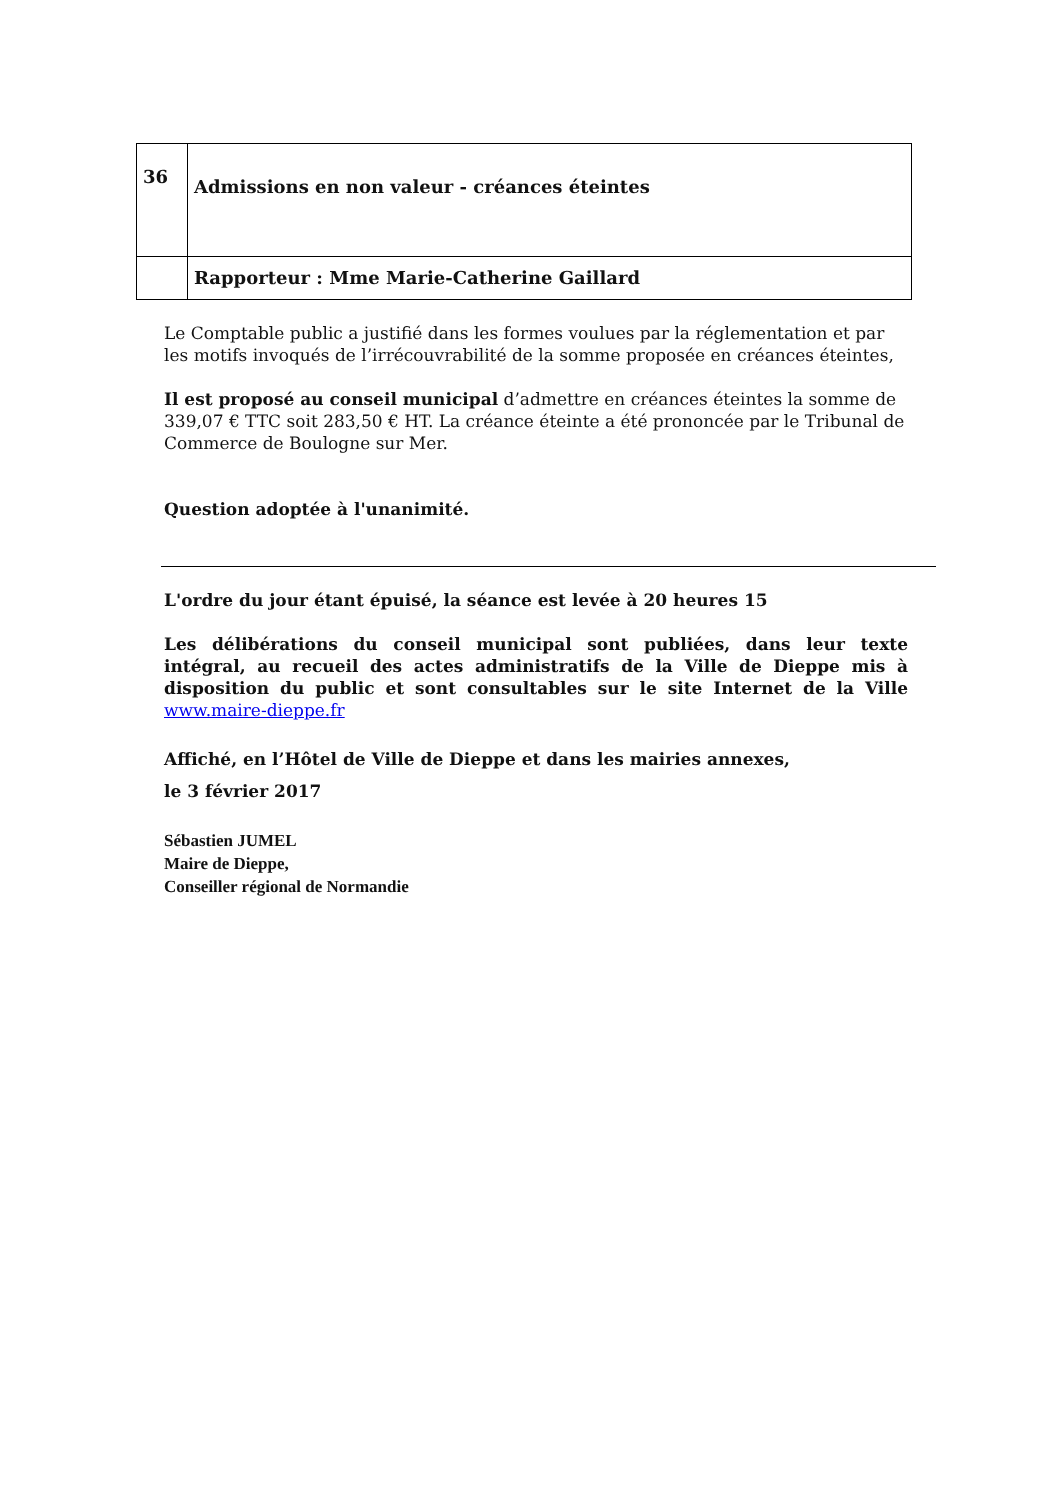| 36 | Admissions en non valeur - créances éteintes |
| | Rapporteur : Mme Marie-Catherine Gaillard |
Le Comptable public a justifié dans les formes voulues par la réglementation et par les motifs invoqués de l’irrécouvrabilité de la somme proposée en créances éteintes,
Il est proposé au conseil municipal d’admettre en créances éteintes la somme de 339,07 € TTC soit 283,50 € HT. La créance éteinte a été prononcée par le Tribunal de Commerce de Boulogne sur Mer.
Question adoptée à l'unanimité.
L'ordre du jour étant épuisé, la séance est levée à 20 heures 15
Les délibérations du conseil municipal sont publiées, dans leur texte intégral, au recueil des actes administratifs de la Ville de Dieppe mis à disposition du public et sont consultables sur le site Internet de la Ville www.maire-dieppe.fr
Affiché, en l’Hôtel de Ville de Dieppe et dans les mairies annexes,
le 3 février 2017
Sébastien JUMEL
Maire de Dieppe,
Conseiller régional de Normandie